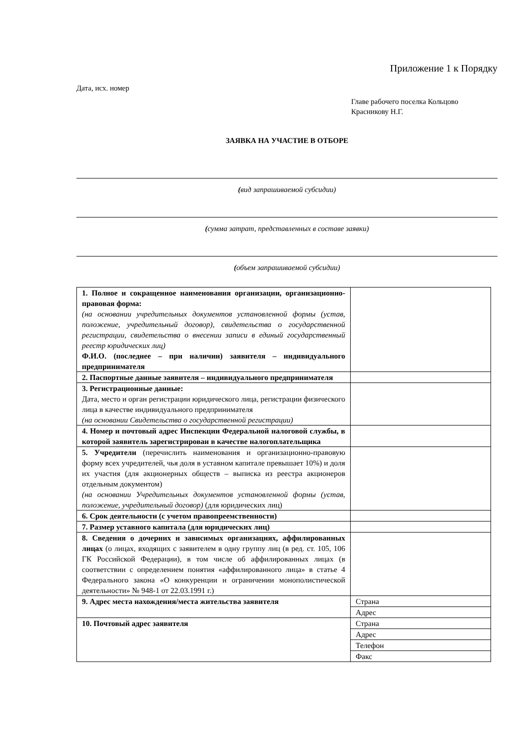Приложение 1 к Порядку
Дата, исх. номер
Главе рабочего поселка Кольцово
Красникову Н.Г.
ЗАЯВКА НА УЧАСТИЕ В ОТБОРЕ
(вид запрашиваемой субсидии)
(сумма затрат, представленных в составе заявки)
(объем запрашиваемой субсидии)
| 1. Полное и сокращенное наименования организации, организационно-правовая форма: (на основании учредительных документов установленной формы (устав, положение, учредительный договор), свидетельства о государственной регистрации, свидетельства о внесении записи в единый государственный реестр юридических лиц) Ф.И.О. (последнее – при наличии) заявителя – индивидуального предпринимателя | |
| 2. Паспортные данные заявителя – индивидуального предпринимателя | |
| 3. Регистрационные данные: Дата, место и орган регистрации юридического лица, регистрации физического лица в качестве индивидуального предпринимателя (на основании Свидетельства о государственной регистрации) | |
| 4. Номер и почтовый адрес Инспекции Федеральной налоговой службы, в которой заявитель зарегистрирован в качестве налогоплательщика | |
| 5. Учредители (перечислить наименования и организационно-правовую форму всех учредителей, чья доля в уставном капитале превышает 10%) и доля их участия (для акционерных обществ – выписка из реестра акционеров отдельным документом) (на основании Учредительных документов установленной формы (устав, положение, учредительный договор) (для юридических лиц) | |
| 6. Срок деятельности (с учетом правопреемственности) | |
| 7. Размер уставного капитала (для юридических лиц) | |
| 8. Сведения о дочерних и зависимых организациях, аффилированных лицах (о лицах, входящих с заявителем в одну группу лиц (в ред. ст. 105, 106 ГК Российской Федерации), в том числе об аффилированных лицах (в соответствии с определением понятия «аффилированного лица» в статье 4 Федерального закона «О конкуренции и ограничении монополистической деятельности» № 948-1 от 22.03.1991 г.) | |
| 9. Адрес места нахождения/места жительства заявителя | / Страна / / Адрес / |
| 10. Почтовый адрес заявителя | / Страна / / Адрес / / Телефон / / Факс / |